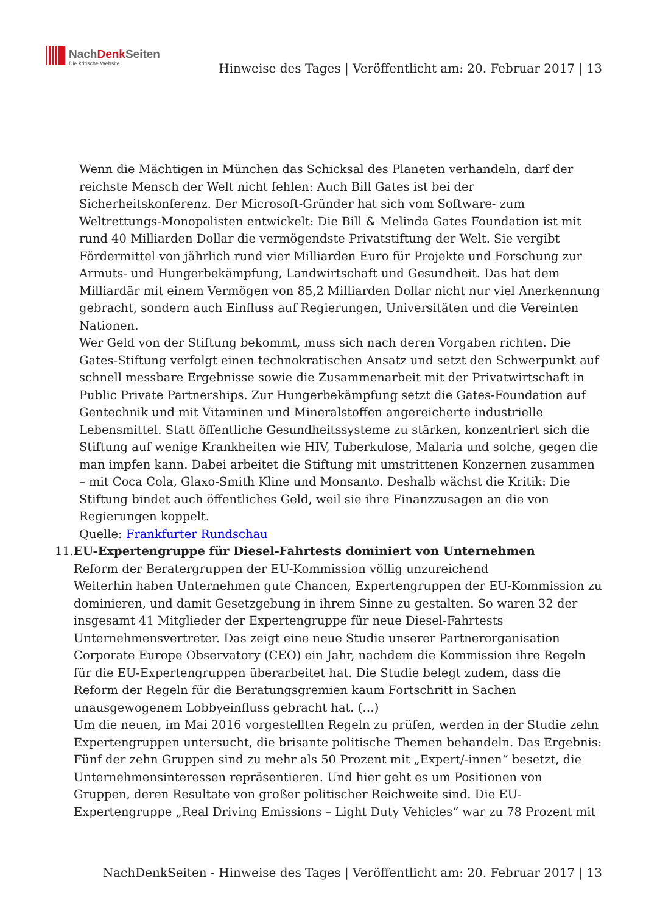NachDenkSeiten
Die kritische Website
Hinweise des Tages | Veröffentlicht am: 20. Februar 2017 | 13
Wenn die Mächtigen in München das Schicksal des Planeten verhandeln, darf der reichste Mensch der Welt nicht fehlen: Auch Bill Gates ist bei der Sicherheitskonferenz. Der Microsoft-Gründer hat sich vom Software- zum Weltrettungs-Monopolisten entwickelt: Die Bill & Melinda Gates Foundation ist mit rund 40 Milliarden Dollar die vermögendste Privatstiftung der Welt. Sie vergibt Fördermittel von jährlich rund vier Milliarden Euro für Projekte und Forschung zur Armuts- und Hungerbekämpfung, Landwirtschaft und Gesundheit. Das hat dem Milliardär mit einem Vermögen von 85,2 Milliarden Dollar nicht nur viel Anerkennung gebracht, sondern auch Einfluss auf Regierungen, Universitäten und die Vereinten Nationen.
Wer Geld von der Stiftung bekommt, muss sich nach deren Vorgaben richten. Die Gates-Stiftung verfolgt einen technokratischen Ansatz und setzt den Schwerpunkt auf schnell messbare Ergebnisse sowie die Zusammenarbeit mit der Privatwirtschaft in Public Private Partnerships. Zur Hungerbekämpfung setzt die Gates-Foundation auf Gentechnik und mit Vitaminen und Mineralstoffen angereicherte industrielle Lebensmittel. Statt öffentliche Gesundheitssysteme zu stärken, konzentriert sich die Stiftung auf wenige Krankheiten wie HIV, Tuberkulose, Malaria und solche, gegen die man impfen kann. Dabei arbeitet die Stiftung mit umstrittenen Konzernen zusammen – mit Coca Cola, Glaxo-Smith Kline und Monsanto. Deshalb wächst die Kritik: Die Stiftung bindet auch öffentliches Geld, weil sie ihre Finanzzusagen an die von Regierungen koppelt.
Quelle: Frankfurter Rundschau
11. EU-Expertengruppe für Diesel-Fahrtests dominiert von Unternehmen
Reform der Beratergruppen der EU-Kommission völlig unzureichend
Weiterhin haben Unternehmen gute Chancen, Expertengruppen der EU-Kommission zu dominieren, und damit Gesetzgebung in ihrem Sinne zu gestalten. So waren 32 der insgesamt 41 Mitglieder der Expertengruppe für neue Diesel-Fahrtests Unternehmensvertreter. Das zeigt eine neue Studie unserer Partnerorganisation Corporate Europe Observatory (CEO) ein Jahr, nachdem die Kommission ihre Regeln für die EU-Expertengruppen überarbeitet hat. Die Studie belegt zudem, dass die Reform der Regeln für die Beratungsgremien kaum Fortschritt in Sachen unausgewogenem Lobbyeinfluss gebracht hat. (…)
Um die neuen, im Mai 2016 vorgestellten Regeln zu prüfen, werden in der Studie zehn Expertengruppen untersucht, die brisante politische Themen behandeln. Das Ergebnis: Fünf der zehn Gruppen sind zu mehr als 50 Prozent mit „Expert/-innen“ besetzt, die Unternehmensinteressen repräsentieren. Und hier geht es um Positionen von Gruppen, deren Resultate von großer politischer Reichweite sind. Die EU-Expertengruppe „Real Driving Emissions – Light Duty Vehicles“ war zu 78 Prozent mit
NachDenkSeiten - Hinweise des Tages | Veröffentlicht am: 20. Februar 2017 | 13